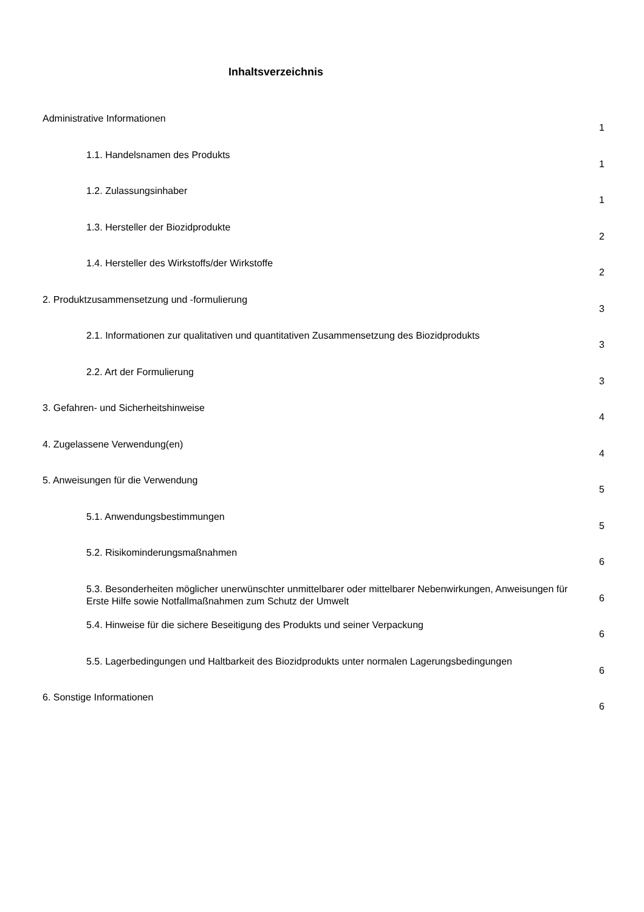Inhaltsverzeichnis
| Administrative Informationen | 1 |
| 1.1. Handelsnamen des Produkts | 1 |
| 1.2. Zulassungsinhaber | 1 |
| 1.3. Hersteller der Biozidprodukte | 2 |
| 1.4. Hersteller des Wirkstoffs/der Wirkstoffe | 2 |
| 2. Produktzusammensetzung und -formulierung | 3 |
| 2.1. Informationen zur qualitativen und quantitativen Zusammensetzung des Biozidprodukts | 3 |
| 2.2. Art der Formulierung | 3 |
| 3. Gefahren- und Sicherheitshinweise | 4 |
| 4. Zugelassene Verwendung(en) | 4 |
| 5. Anweisungen für die Verwendung | 5 |
| 5.1. Anwendungsbestimmungen | 5 |
| 5.2. Risikominderungsmaßnahmen | 6 |
| 5.3. Besonderheiten möglicher unerwünschter unmittelbarer oder mittelbarer Nebenwirkungen, Anweisungen für Erste Hilfe sowie Notfallmaßnahmen zum Schutz der Umwelt | 6 |
| 5.4. Hinweise für die sichere Beseitigung des Produkts und seiner Verpackung | 6 |
| 5.5. Lagerbedingungen und Haltbarkeit des Biozidprodukts unter normalen Lagerungsbedingungen | 6 |
| 6. Sonstige Informationen | 6 |